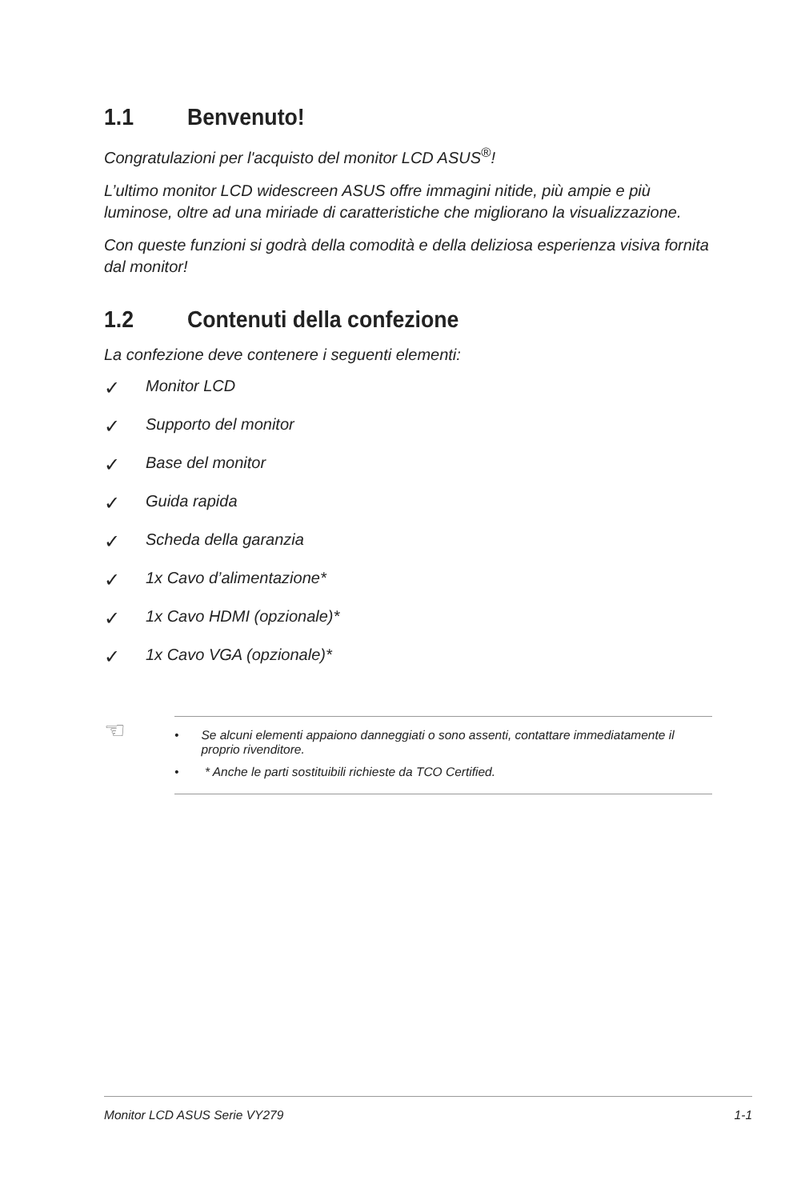1.1 Benvenuto!
Congratulazioni per l'acquisto del monitor LCD ASUS<sup>®</sup>!
L’ultimo monitor LCD widescreen ASUS offre immagini nitide, più ampie e più luminose, oltre ad una miriade di caratteristiche che migliorano la visualizzazione.
Con queste funzioni si godrà della comodità e della deliziosa esperienza visiva fornita dal monitor!
1.2 Contenuti della confezione
La confezione deve contenere i seguenti elementi:
✓ Monitor LCD
✓ Supporto del monitor
✓ Base del monitor
✓ Guida rapida
✓ Scheda della garanzia
✓ 1x Cavo d’alimentazione*
✓ 1x Cavo HDMI (opzionale)*
✓ 1x Cavo VGA (opzionale)*
☜
• Se alcuni elementi appaiono danneggiati o sono assenti, contattare immediatamente il proprio rivenditore.
• * Anche le parti sostituibili richieste da TCO Certified.
Monitor LCD ASUS Serie VY279 1-1